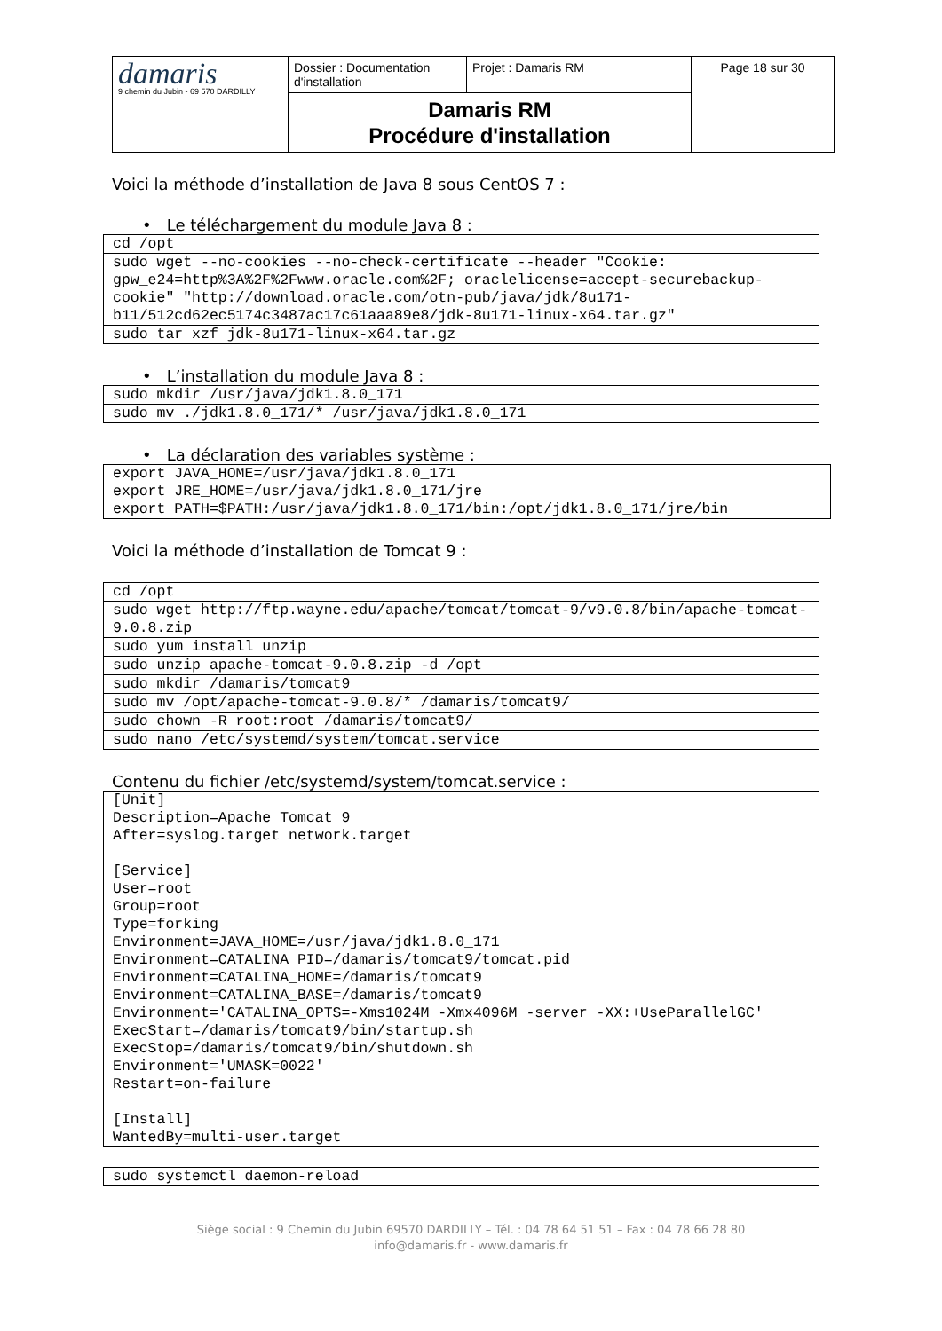| damaris 9 chemin du Jubin - 69 570 DARDILLY | Dossier : Documentation d'installation | Projet : Damaris RM | Page 18 sur 30 |
| | Damaris RM Procédure d'installation | | |
Voici la méthode d’installation de Java 8 sous CentOS 7 :
• Le téléchargement du module Java 8 :
| cd /opt |
| sudo wget --no-cookies --no-check-certificate --header "Cookie: gpw_e24=http%3A%2F%2Fwww.oracle.com%2F; oraclelicense=accept-securebackup-cookie" "http://download.oracle.com/otn-pub/java/jdk/8u171-b11/512cd62ec5174c3487ac17c61aaa89e8/jdk-8u171-linux-x64.tar.gz" |
| sudo tar xzf jdk-8u171-linux-x64.tar.gz |
• L’installation du module Java 8 :
| sudo mkdir /usr/java/jdk1.8.0_171 |
| sudo mv ./jdk1.8.0_171/* /usr/java/jdk1.8.0_171 |
• La déclaration des variables système :
| export JAVA_HOME=/usr/java/jdk1.8.0_171 export JRE_HOME=/usr/java/jdk1.8.0_171/jre export PATH=$PATH:/usr/java/jdk1.8.0_171/bin:/opt/jdk1.8.0_171/jre/bin |
Voici la méthode d’installation de Tomcat 9 :
| cd /opt |
| sudo wget http://ftp.wayne.edu/apache/tomcat/tomcat-9/v9.0.8/bin/apache-tomcat-9.0.8.zip |
| sudo yum install unzip |
| sudo unzip apache-tomcat-9.0.8.zip -d /opt |
| sudo mkdir /damaris/tomcat9 |
| sudo mv /opt/apache-tomcat-9.0.8/* /damaris/tomcat9/ |
| sudo chown -R root:root /damaris/tomcat9/ |
| sudo nano /etc/systemd/system/tomcat.service |
Contenu du fichier /etc/systemd/system/tomcat.service :
| [Unit] Description=Apache Tomcat 9 After=syslog.target network.target [Service] User=root Group=root Type=forking Environment=JAVA_HOME=/usr/java/jdk1.8.0_171 Environment=CATALINA_PID=/damaris/tomcat9/tomcat.pid Environment=CATALINA_HOME=/damaris/tomcat9 Environment=CATALINA_BASE=/damaris/tomcat9 Environment='CATALINA_OPTS=-Xms1024M -Xmx4096M -server -XX:+UseParallelGC' ExecStart=/damaris/tomcat9/bin/startup.sh ExecStop=/damaris/tomcat9/bin/shutdown.sh Environment='UMASK=0022' Restart=on-failure [Install] WantedBy=multi-user.target |
| sudo systemctl daemon-reload |
Siège social : 9 Chemin du Jubin 69570 DARDILLY – Tél. : 04 78 64 51 51 – Fax : 04 78 66 28 80
info@damaris.fr - www.damaris.fr